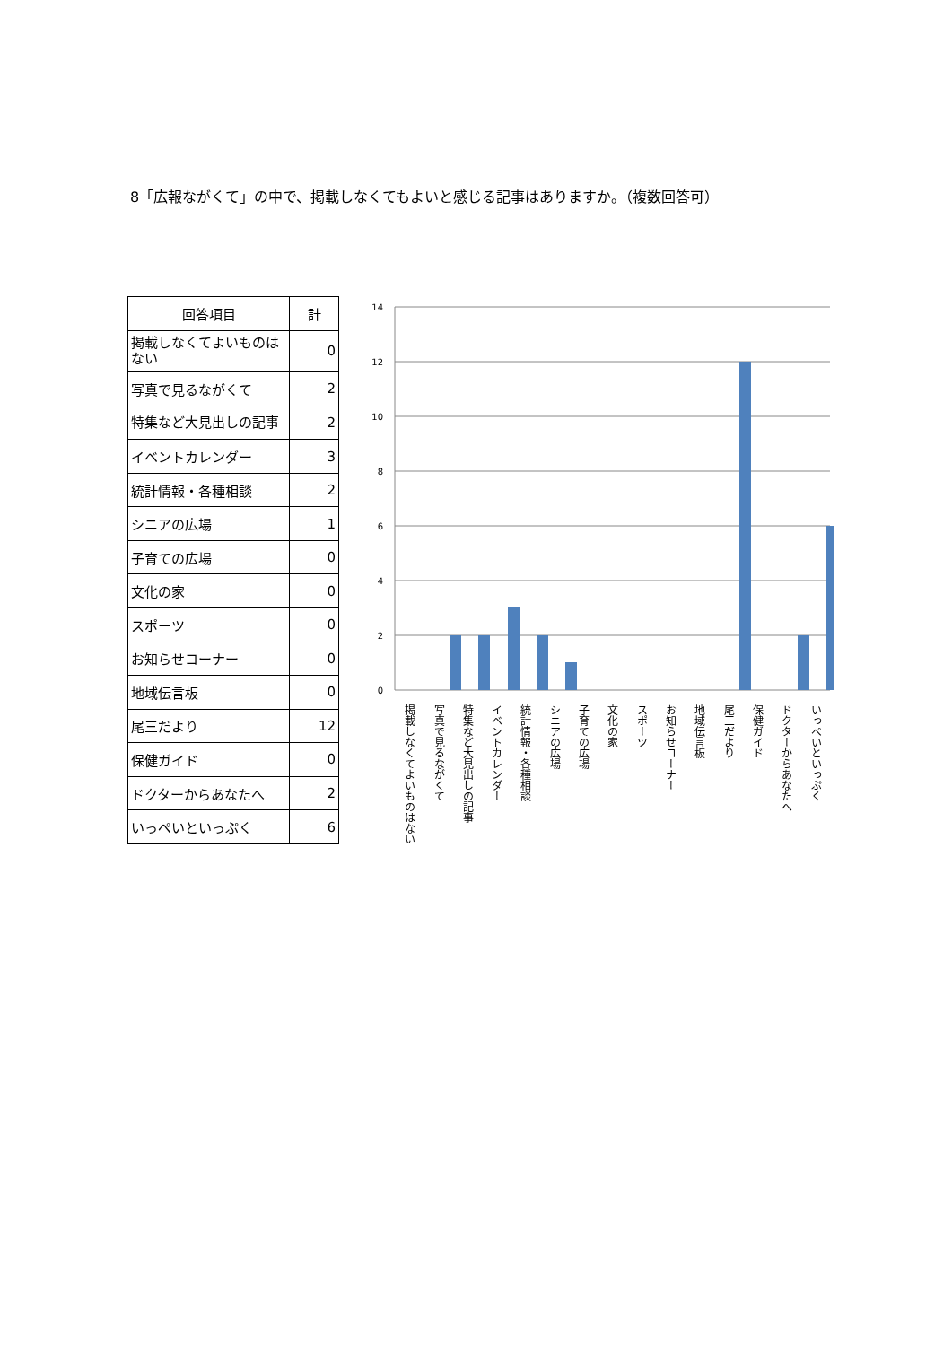8「広報ながくて」の中で、掲載しなくてもよいと感じる記事はありますか。（複数回答可）
| 回答項目 | 計 |
| --- | --- |
| 掲載しなくてよいものはない | 0 |
| 写真で見るながくて | 2 |
| 特集など大見出しの記事 | 2 |
| イベントカレンダー | 3 |
| 統計情報・各種相談 | 2 |
| シニアの広場 | 1 |
| 子育ての広場 | 0 |
| 文化の家 | 0 |
| スポーツ | 0 |
| お知らせコーナー | 0 |
| 地域伝言板 | 0 |
| 尾三だより | 12 |
| 保健ガイド | 0 |
| ドクターからあなたへ | 2 |
| いっぺいといっぷく | 6 |
14
12
10
8
6
4
2
0
掲載しなくてよいものはない
写真で見るながくて
特集など大見出しの記事
イベントカレンダー
統計情報・各種相談
シニアの広場
子育ての広場
文化の家
スポーツ
お知らせコーナー
地域伝言板
尾三だより
保健ガイド
ドクターからあなたへ
いっぺいといっぷく